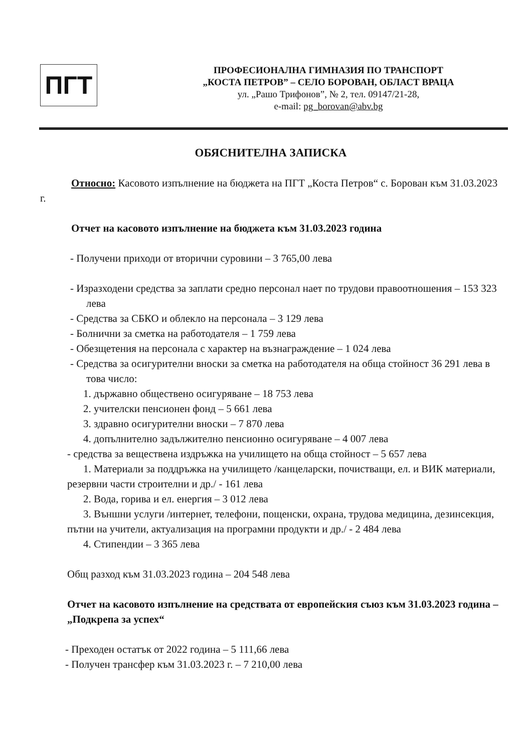ПГТ
ПРОФЕСИОНАЛНА ГИМНАЗИЯ ПО ТРАНСПОРТ
„КОСТА ПЕТРОВ” – СЕЛО БОРОВАН, ОБЛАСТ ВРАЦА
ул. „Рашо Трифонов”, № 2, тел. 09147/21-28,
e-mail: pg_borovan@abv.bg
ОБЯСНИТЕЛНА ЗАПИСКА
Относно: Касовото изпълнение на бюджета на ПГТ „Коста Петров“ с. Борован към 31.03.2023 г.
Отчет на касовото изпълнение на бюджета към 31.03.2023 година
- Получени приходи от вторични суровини – 3 765,00 лева
- Изразходени средства за заплати средно персонал нает по трудови правоотношения – 153 323 лева
- Средства за СБКО и облекло на персонала – 3 129 лева
- Болнични за сметка на работодателя – 1 759 лева
- Обезщетения на персонала с характер на възнаграждение – 1 024 лева
- Средства за осигурителни вноски за сметка на работодателя на обща стойност 36 291 лева в това число:
1. държавно обществено осигуряване – 18 753 лева
2. учителски пенсионен фонд – 5 661 лева
3. здравно осигурителни вноски – 7 870 лева
4. допълнително задължително пенсионно осигуряване – 4 007 лева
- средства за веществена издръжка на училището на обща стойност – 5 657 лева
1. Материали за поддръжка на училището /канцеларски, почистващи, ел. и ВИК материали, резервни части строителни и др./ - 161 лева
2. Вода, горива и ел. енергия – 3 012 лева
3. Външни услуги /интернет, телефони, пощенски, охрана, трудова медицина, дезинсекция, пътни на учители, актуализация на програмни продукти и др./ - 2 484 лева
4. Стипендии – 3 365 лева
Общ разход към 31.03.2023 година – 204 548 лева
Отчет на касовото изпълнение на средствата от европейския съюз към 31.03.2023 година – „Подкрепа за успех“
- Преходен остатък от 2022 година – 5 111,66 лева
- Получен трансфер към 31.03.2023 г. – 7 210,00 лева